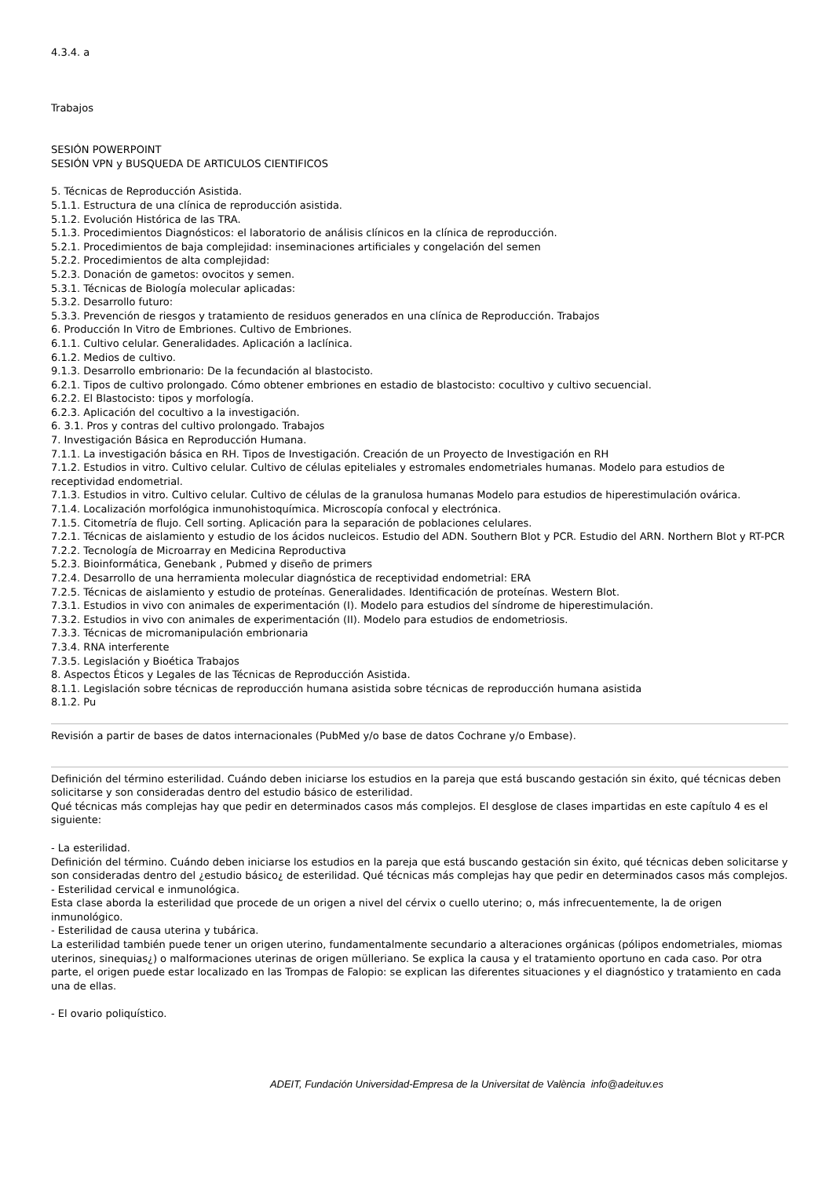4.3.4. a
Trabajos
SESIÓN POWERPOINT
SESIÓN VPN y BUSQUEDA DE ARTICULOS CIENTIFICOS
5. Técnicas de Reproducción Asistida.
5.1.1. Estructura de una clínica de reproducción asistida.
5.1.2. Evolución Histórica de las TRA.
5.1.3. Procedimientos Diagnósticos: el laboratorio de análisis clínicos en la clínica de reproducción.
5.2.1. Procedimientos de baja complejidad: inseminaciones artificiales y congelación del semen
5.2.2. Procedimientos de alta complejidad:
5.2.3. Donación de gametos: ovocitos y semen.
5.3.1. Técnicas de Biología molecular aplicadas:
5.3.2. Desarrollo futuro:
5.3.3. Prevención de riesgos y tratamiento de residuos generados en una clínica de Reproducción. Trabajos
6. Producción In Vitro de Embriones. Cultivo de Embriones.
6.1.1. Cultivo celular. Generalidades. Aplicación a laclínica.
6.1.2. Medios de cultivo.
9.1.3. Desarrollo embrionario: De la fecundación al blastocisto.
6.2.1. Tipos de cultivo prolongado. Cómo obtener embriones en estadio de blastocisto: cocultivo y cultivo secuencial.
6.2.2. El Blastocisto: tipos y morfología.
6.2.3. Aplicación del cocultivo a la investigación.
6. 3.1. Pros y contras del cultivo prolongado. Trabajos
7. Investigación Básica en Reproducción Humana.
7.1.1. La investigación básica en RH. Tipos de Investigación. Creación de un Proyecto de Investigación en RH
7.1.2. Estudios in vitro. Cultivo celular. Cultivo de células epiteliales y estromales endometriales humanas. Modelo para estudios de receptividad endometrial.
7.1.3. Estudios in vitro. Cultivo celular. Cultivo de células de la granulosa humanas Modelo para estudios de hiperestimulación ovárica.
7.1.4. Localización morfológica inmunohistoquímica. Microscopía confocal y electrónica.
7.1.5. Citometría de flujo. Cell sorting. Aplicación para la separación de poblaciones celulares.
7.2.1. Técnicas de aislamiento y estudio de los ácidos nucleicos. Estudio del ADN. Southern Blot y PCR. Estudio del ARN. Northern Blot y RT-PCR
7.2.2. Tecnología de Microarray en Medicina Reproductiva
5.2.3. Bioinformática, Genebank , Pubmed y diseño de primers
7.2.4. Desarrollo de una herramienta molecular diagnóstica de receptividad endometrial: ERA
7.2.5. Técnicas de aislamiento y estudio de proteínas. Generalidades. Identificación de proteínas. Western Blot.
7.3.1. Estudios in vivo con animales de experimentación (I). Modelo para estudios del síndrome de hiperestimulación.
7.3.2. Estudios in vivo con animales de experimentación (II). Modelo para estudios de endometriosis.
7.3.3. Técnicas de micromanipulación embrionaria
7.3.4. RNA interferente
7.3.5. Legislación y Bioética Trabajos
8. Aspectos Éticos y Legales de las Técnicas de Reproducción Asistida.
8.1.1. Legislación sobre técnicas de reproducción humana asistida sobre técnicas de reproducción humana asistida
8.1.2. Pu
Revisión a partir de bases de datos internacionales (PubMed y/o base de datos Cochrane y/o Embase).
Definición del término esterilidad. Cuándo deben iniciarse los estudios en la pareja que está buscando gestación sin éxito, qué técnicas deben solicitarse y son consideradas dentro del estudio básico de esterilidad.
Qué técnicas más complejas hay que pedir en determinados casos más complejos. El desglose de clases impartidas en este capítulo 4 es el siguiente:
- La esterilidad.
Definición del término. Cuándo deben iniciarse los estudios en la pareja que está buscando gestación sin éxito, qué técnicas deben solicitarse y son consideradas dentro del ¿estudio básico¿ de esterilidad. Qué técnicas más complejas hay que pedir en determinados casos más complejos.
- Esterilidad cervical e inmunológica.
Esta clase aborda la esterilidad que procede de un origen a nivel del cérvix o cuello uterino; o, más infrecuentemente, la de origen inmunológico.
- Esterilidad de causa uterina y tubárica.
La esterilidad también puede tener un origen uterino, fundamentalmente secundario a alteraciones orgánicas (pólipos endometriales, miomas uterinos, sinequias¿) o malformaciones uterinas de origen mülleriano. Se explica la causa y el tratamiento oportuno en cada caso. Por otra parte, el origen puede estar localizado en las Trompas de Falopio: se explican las diferentes situaciones y el diagnóstico y tratamiento en cada una de ellas.
- El ovario poliquístico.
ADEIT, Fundación Universidad-Empresa de la Universitat de València info@adeituv.es